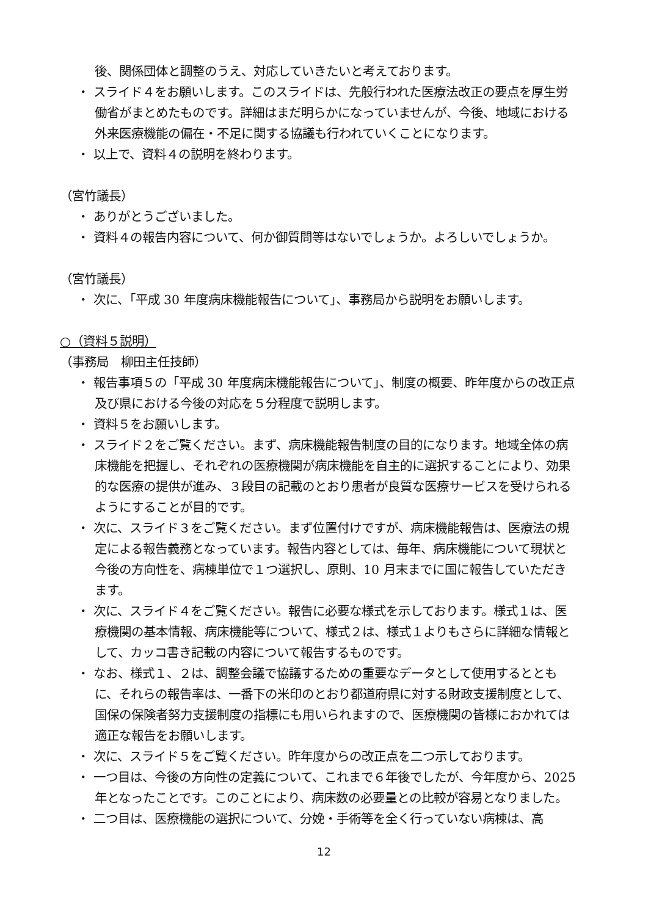後、関係団体と調整のうえ、対応していきたいと考えております。
・ スライド４をお願いします。このスライドは、先般行われた医療法改正の要点を厚生労働省がまとめたものです。詳細はまだ明らかになっていませんが、今後、地域における外来医療機能の偏在・不足に関する協議も行われていくことになります。
・ 以上で、資料４の説明を終わります。
（宮竹議長）
・ ありがとうございました。
・ 資料４の報告内容について、何か御質問等はないでしょうか。よろしいでしょうか。
（宮竹議長）
・ 次に、「平成 30 年度病床機能報告について」、事務局から説明をお願いします。
○（資料５説明）
（事務局　柳田主任技師）
・ 報告事項５の「平成 30 年度病床機能報告について」、制度の概要、昨年度からの改正点及び県における今後の対応を５分程度で説明します。
・ 資料５をお願いします。
・ スライド２をご覧ください。まず、病床機能報告制度の目的になります。地域全体の病床機能を把握し、それぞれの医療機関が病床機能を自主的に選択することにより、効果的な医療の提供が進み、３段目の記載のとおり患者が良質な医療サービスを受けられるようにすることが目的です。
・ 次に、スライド３をご覧ください。まず位置付けですが、病床機能報告は、医療法の規定による報告義務となっています。報告内容としては、毎年、病床機能について現状と今後の方向性を、病棟単位で１つ選択し、原則、10 月末までに国に報告していただきます。
・ 次に、スライド４をご覧ください。報告に必要な様式を示しております。様式１は、医療機関の基本情報、病床機能等について、様式２は、様式１よりもさらに詳細な情報として、カッコ書き記載の内容について報告するものです。
・ なお、様式１、２は、調整会議で協議するための重要なデータとして使用するとともに、それらの報告率は、一番下の米印のとおり都道府県に対する財政支援制度として、国保の保険者努力支援制度の指標にも用いられますので、医療機関の皆様におかれては適正な報告をお願いします。
・ 次に、スライド５をご覧ください。昨年度からの改正点を二つ示しております。
・ 一つ目は、今後の方向性の定義について、これまで６年後でしたが、今年度から、2025 年となったことです。このことにより、病床数の必要量との比較が容易となりました。
・ 二つ目は、医療機能の選択について、分娩・手術等を全く行っていない病棟は、高
12